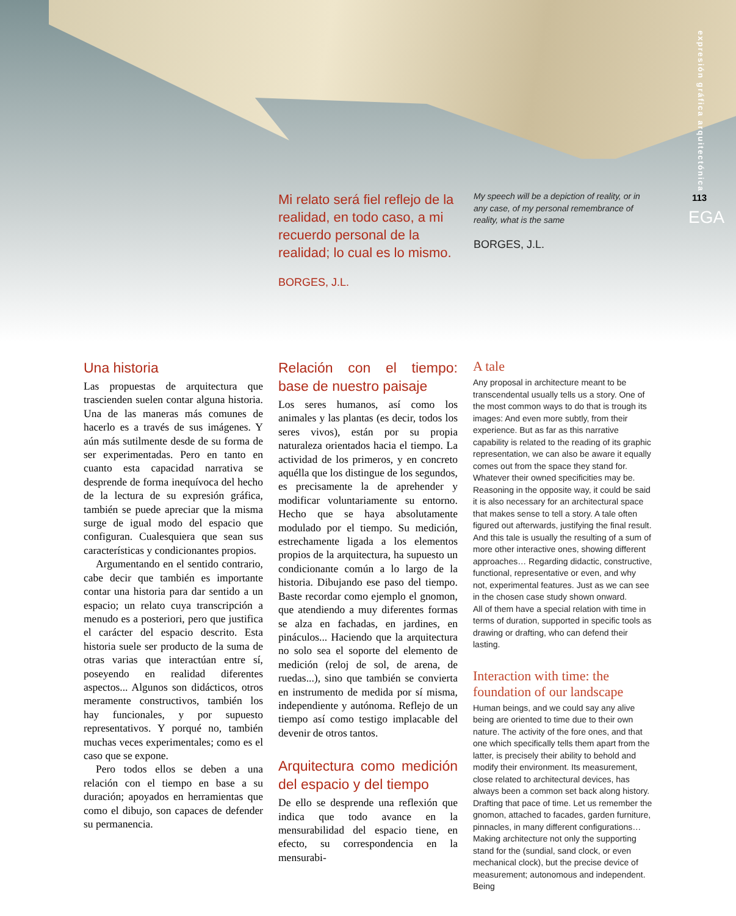expresión gráfica arquitectónica
113
EGA
Mi relato será fiel reflejo de la realidad, en todo caso, a mi recuerdo personal de la realidad; lo cual es lo mismo.
BORGES, J.L.
My speech will be a depiction of reality, or in any case, of my personal remembrance of reality, what is the same
BORGES, J.L.
Una historia
Las propuestas de arquitectura que trascienden suelen contar alguna historia. Una de las maneras más comunes de hacerlo es a través de sus imágenes. Y aún más sutilmente desde de su forma de ser experimentadas. Pero en tanto en cuanto esta capacidad narrativa se desprende de forma inequívoca del hecho de la lectura de su expresión gráfica, también se puede apreciar que la misma surge de igual modo del espacio que configuran. Cualesquiera que sean sus características y condicionantes propios.
Argumentando en el sentido contrario, cabe decir que también es importante contar una historia para dar sentido a un espacio; un relato cuya transcripción a menudo es a posteriori, pero que justifica el carácter del espacio descrito. Esta historia suele ser producto de la suma de otras varias que interactúan entre sí, poseyendo en realidad diferentes aspectos... Algunos son didácticos, otros meramente constructivos, también los hay funcionales, y por supuesto representativos. Y porqué no, también muchas veces experimentales; como es el caso que se expone.
Pero todos ellos se deben a una relación con el tiempo en base a su duración; apoyados en herramientas que como el dibujo, son capaces de defender su permanencia.
Relación con el tiempo: base de nuestro paisaje
Los seres humanos, así como los animales y las plantas (es decir, todos los seres vivos), están por su propia naturaleza orientados hacia el tiempo. La actividad de los primeros, y en concreto aquélla que los distingue de los segundos, es precisamente la de aprehender y modificar voluntariamente su entorno. Hecho que se haya absolutamente modulado por el tiempo. Su medición, estrechamente ligada a los elementos propios de la arquitectura, ha supuesto un condicionante común a lo largo de la historia. Dibujando ese paso del tiempo. Baste recordar como ejemplo el gnomon, que atendiendo a muy diferentes formas se alza en fachadas, en jardines, en pináculos... Haciendo que la arquitectura no solo sea el soporte del elemento de medición (reloj de sol, de arena, de ruedas...), sino que también se convierta en instrumento de medida por sí misma, independiente y autónoma. Reflejo de un tiempo así como testigo implacable del devenir de otros tantos.
Arquitectura como medición del espacio y del tiempo
De ello se desprende una reflexión que indica que todo avance en la mensurabilidad del espacio tiene, en efecto, su correspondencia en la mensurabi-
A tale
Any proposal in architecture meant to be transcendental usually tells us a story. One of the most common ways to do that is trough its images: And even more subtly, from their experience. But as far as this narrative capability is related to the reading of its graphic representation, we can also be aware it equally comes out from the space they stand for. Whatever their owned specificities may be. Reasoning in the opposite way, it could be said it is also necessary for an architectural space that makes sense to tell a story. A tale often figured out afterwards, justifying the final result. And this tale is usually the resulting of a sum of more other interactive ones, showing different approaches… Regarding didactic, constructive, functional, representative or even, and why not, experimental features. Just as we can see in the chosen case study shown onward.
All of them have a special relation with time in terms of duration, supported in specific tools as drawing or drafting, who can defend their lasting.
Interaction with time: the foundation of our landscape
Human beings, and we could say any alive being are oriented to time due to their own nature. The activity of the fore ones, and that one which specifically tells them apart from the latter, is precisely their ability to behold and modify their environment. Its measurement, close related to architectural devices, has always been a common set back along history. Drafting that pace of time. Let us remember the gnomon, attached to facades, garden furniture, pinnacles, in many different configurations… Making architecture not only the supporting stand for the (sundial, sand clock, or even mechanical clock), but the precise device of measurement; autonomous and independent. Being